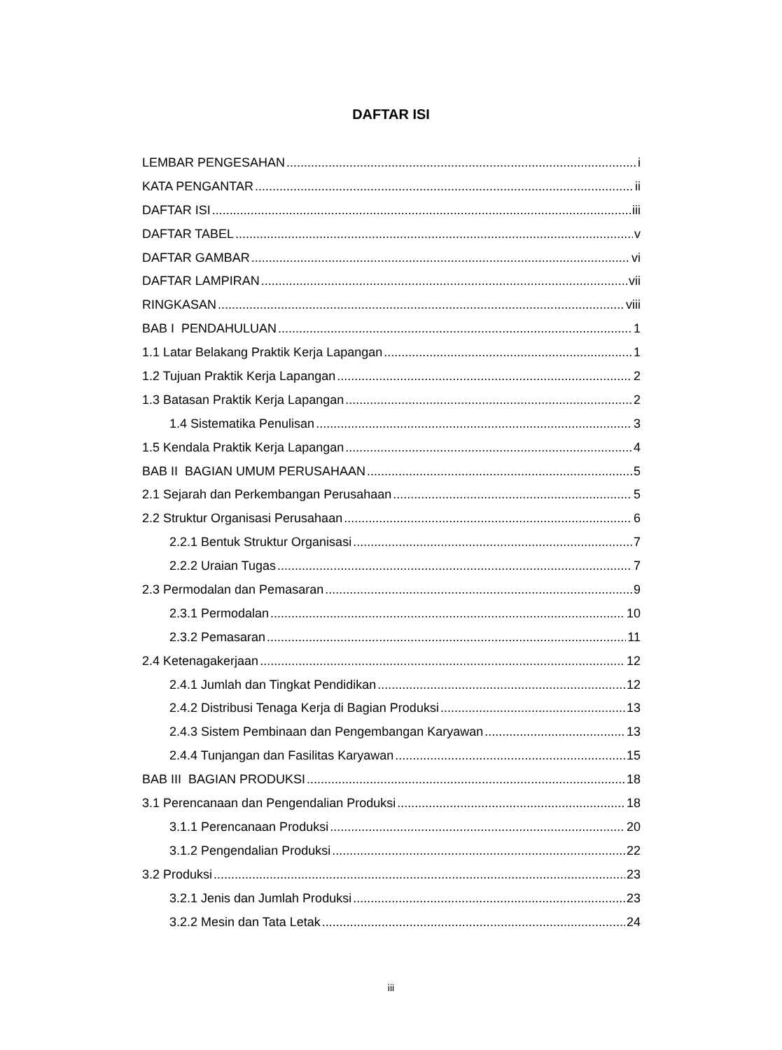DAFTAR ISI
LEMBAR PENGESAHAN i
KATA PENGANTAR ii
DAFTAR ISI iii
DAFTAR TABEL v
DAFTAR GAMBAR vi
DAFTAR LAMPIRAN vii
RINGKASAN viii
BAB I PENDAHULUAN 1
1.1 Latar Belakang Praktik Kerja Lapangan 1
1.2 Tujuan Praktik Kerja Lapangan 2
1.3 Batasan Praktik Kerja Lapangan 2
1.4 Sistematika Penulisan 3
1.5 Kendala Praktik Kerja Lapangan 4
BAB II BAGIAN UMUM PERUSAHAAN 5
2.1 Sejarah dan Perkembangan Perusahaan 5
2.2 Struktur Organisasi Perusahaan 6
2.2.1 Bentuk Struktur Organisasi 7
2.2.2 Uraian Tugas 7
2.3 Permodalan dan Pemasaran 9
2.3.1 Permodalan 10
2.3.2 Pemasaran 11
2.4 Ketenagakerjaan 12
2.4.1 Jumlah dan Tingkat Pendidikan 12
2.4.2 Distribusi Tenaga Kerja di Bagian Produksi 13
2.4.3 Sistem Pembinaan dan Pengembangan Karyawan 13
2.4.4 Tunjangan dan Fasilitas Karyawan 15
BAB III BAGIAN PRODUKSI 18
3.1 Perencanaan dan Pengendalian Produksi 18
3.1.1 Perencanaan Produksi 20
3.1.2 Pengendalian Produksi 22
3.2 Produksi 23
3.2.1 Jenis dan Jumlah Produksi 23
3.2.2 Mesin dan Tata Letak 24
iii